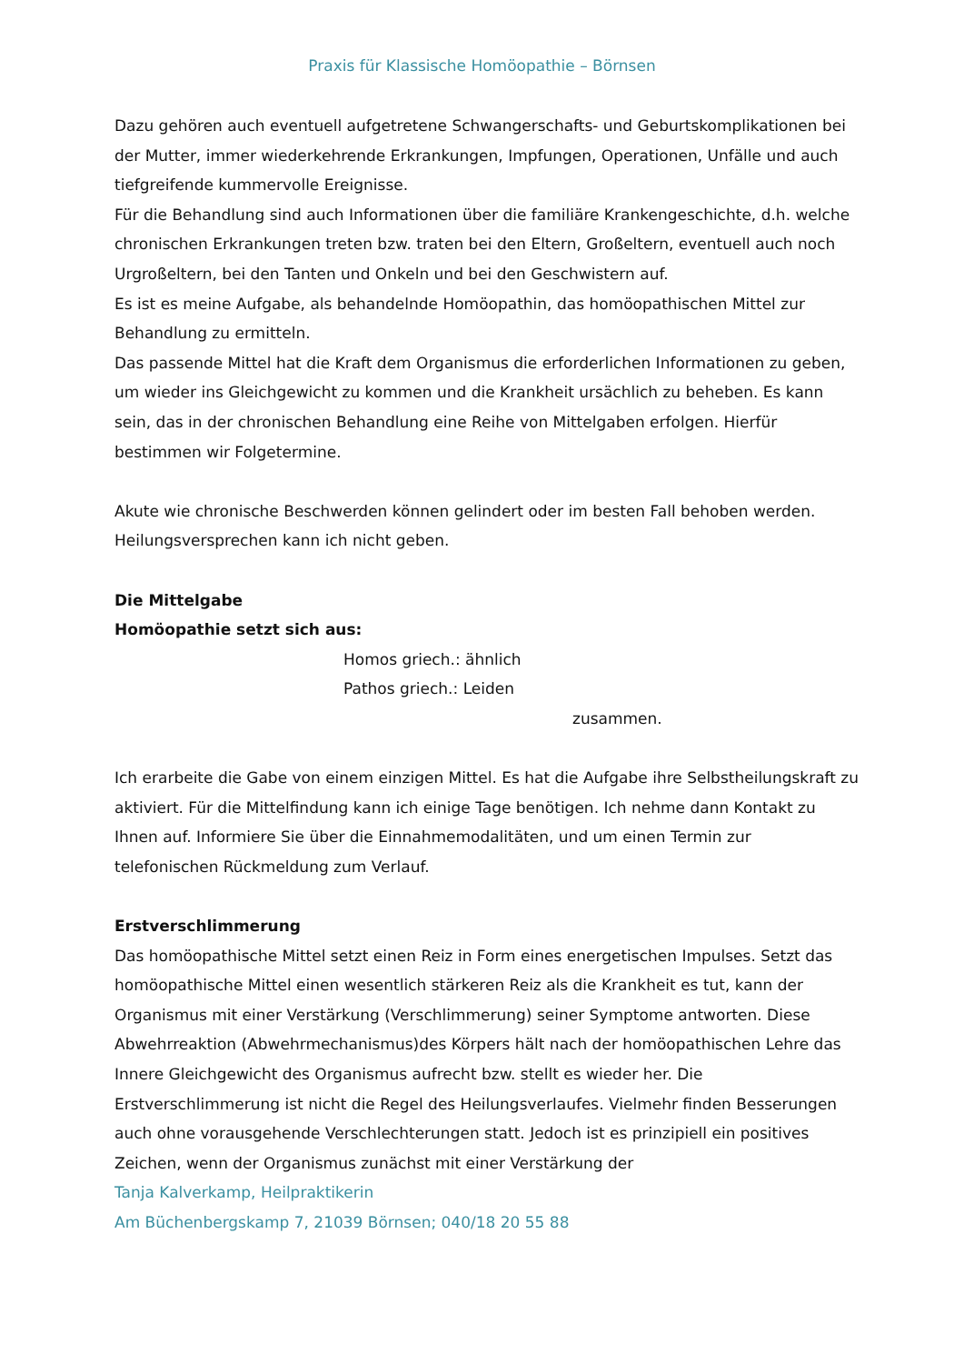Praxis für Klassische Homöopathie – Börnsen
Dazu gehören auch eventuell aufgetretene Schwangerschafts- und Geburtskomplikationen bei der Mutter, immer wiederkehrende Erkrankungen, Impfungen, Operationen, Unfälle und auch tiefgreifende kummervolle Ereignisse.
Für die Behandlung sind auch Informationen über die familiäre Krankengeschichte, d.h. welche chronischen Erkrankungen treten bzw. traten bei den Eltern, Großeltern, eventuell auch noch Urgroßeltern, bei den Tanten und Onkeln und bei den Geschwistern auf.
Es ist es meine Aufgabe, als behandelnde Homöopathin, das homöopathischen Mittel zur Behandlung zu ermitteln.
Das passende Mittel hat die Kraft dem Organismus die erforderlichen Informationen zu geben, um wieder ins Gleichgewicht zu kommen und die Krankheit ursächlich zu beheben. Es kann sein, das in der chronischen Behandlung eine Reihe von Mittelgaben erfolgen. Hierfür bestimmen wir Folgetermine.
Akute wie chronische Beschwerden können gelindert oder im besten Fall behoben werden. Heilungsversprechen kann ich nicht geben.
Die Mittelgabe
Homöopathie setzt sich aus:
Homos griech.: ähnlich
Pathos griech.: Leiden
zusammen.
Ich erarbeite die Gabe von einem einzigen Mittel. Es hat die Aufgabe ihre Selbstheilungskraft zu aktiviert. Für die Mittelfindung kann ich einige Tage benötigen. Ich nehme dann Kontakt zu Ihnen auf. Informiere Sie über die Einnahmemodalitäten, und um einen Termin zur telefonischen Rückmeldung zum Verlauf.
Erstverschlimmerung
Das homöopathische Mittel setzt einen Reiz in Form eines energetischen Impulses. Setzt das homöopathische Mittel einen wesentlich stärkeren Reiz als die Krankheit es tut, kann der Organismus mit einer Verstärkung (Verschlimmerung) seiner Symptome antworten. Diese Abwehrreaktion (Abwehrmechanismus)des Körpers hält nach der homöopathischen Lehre das Innere Gleichgewicht des Organismus aufrecht bzw. stellt es wieder her. Die Erstverschlimmerung ist nicht die Regel des Heilungsverlaufes. Vielmehr finden Besserungen auch ohne vorausgehende Verschlechterungen statt. Jedoch ist es prinzipiell ein positives Zeichen, wenn der Organismus zunächst mit einer Verstärkung der
Tanja Kalverkamp, Heilpraktikerin
Am Büchenbergskamp 7, 21039 Börnsen; 040/18 20 55 88